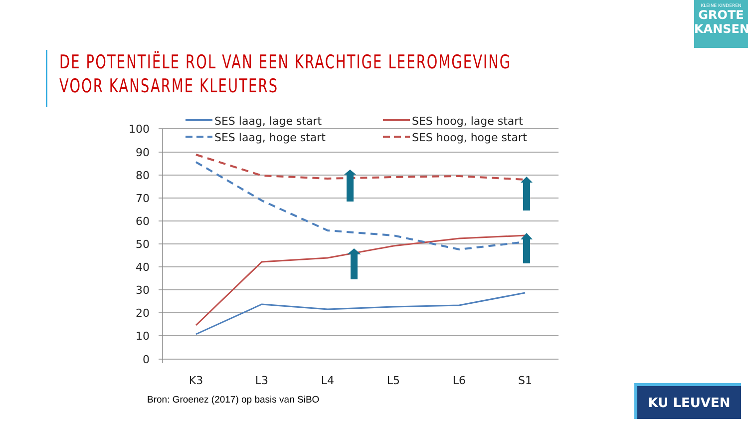KLEINE KINDEREN
GROTE
KANSEN
DE POTENTIËLE ROL VAN EEN KRACHTIGE LEEROMGEVING
VOOR KANSARME KLEUTERS
100
90
80
70
60
50
40
30
20
10
0
K3
L3
L4
L5
L6
S1
SES laag, lage start
SES laag, hoge start
SES hoog, lage start
SES hoog, hoge start
Bron: Groenez (2017) op basis van SiBO
KU LEUVEN